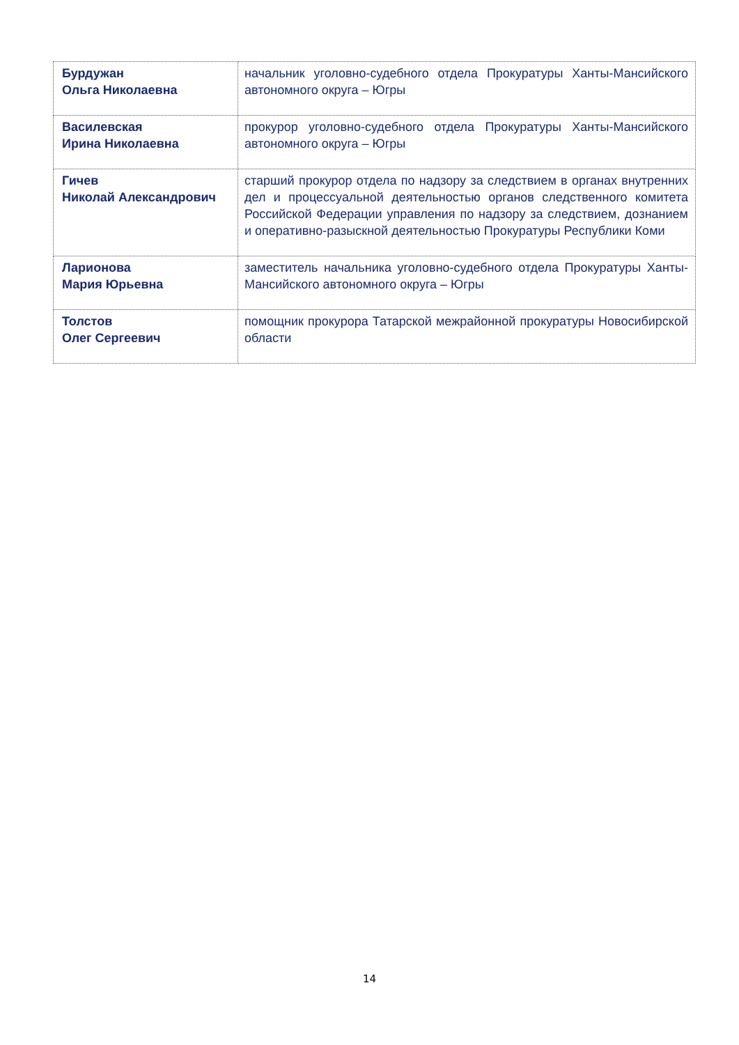| Бурдужан Ольга Николаевна | начальник уголовно-судебного отдела Прокуратуры Ханты-Мансийского автономного округа – Югры |
| Василевская Ирина Николаевна | прокурор уголовно-судебного отдела Прокуратуры Ханты-Мансийского автономного округа – Югры |
| Гичев Николай Александрович | старший прокурор отдела по надзору за следствием в органах внутренних дел и процессуальной деятельностью органов следственного комитета Российской Федерации управления по надзору за следствием, дознанием и оперативно-разыскной деятельностью Прокуратуры Республики Коми |
| Ларионова Мария Юрьевна | заместитель начальника уголовно-судебного отдела Прокуратуры Ханты-Мансийского автономного округа – Югры |
| Толстов Олег Сергеевич | помощник прокурора Татарской межрайонной прокуратуры Новосибирской области |
14